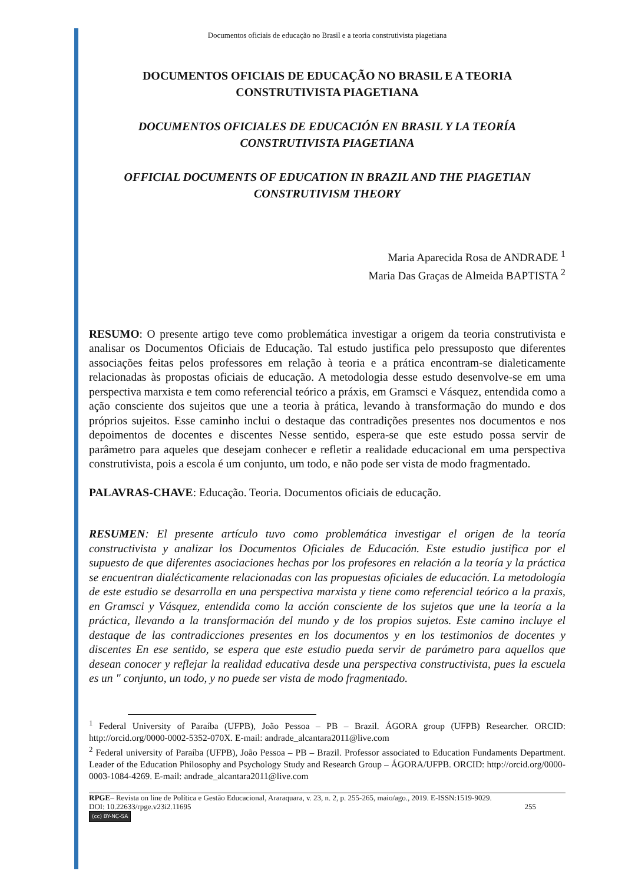Documentos oficiais de educação no Brasil e a teoria construtivista piagetiana
DOCUMENTOS OFICIAIS DE EDUCAÇÃO NO BRASIL E A TEORIA CONSTRUTIVISTA PIAGETIANA
DOCUMENTOS OFICIALES DE EDUCACIÓN EN BRASIL Y LA TEORÍA CONSTRUTIVISTA PIAGETIANA
OFFICIAL DOCUMENTS OF EDUCATION IN BRAZIL AND THE PIAGETIAN CONSTRUTIVISM THEORY
Maria Aparecida Rosa de ANDRADE <sup>1</sup>
Maria Das Graças de Almeida BAPTISTA <sup>2</sup>
RESUMO: O presente artigo teve como problemática investigar a origem da teoria construtivista e analisar os Documentos Oficiais de Educação. Tal estudo justifica pelo pressuposto que diferentes associações feitas pelos professores em relação à teoria e a prática encontram-se dialeticamente relacionadas às propostas oficiais de educação. A metodologia desse estudo desenvolve-se em uma perspectiva marxista e tem como referencial teórico a práxis, em Gramsci e Vásquez, entendida como a ação consciente dos sujeitos que une a teoria à prática, levando à transformação do mundo e dos próprios sujeitos. Esse caminho inclui o destaque das contradições presentes nos documentos e nos depoimentos de docentes e discentes Nesse sentido, espera-se que este estudo possa servir de parâmetro para aqueles que desejam conhecer e refletir a realidade educacional em uma perspectiva construtivista, pois a escola é um conjunto, um todo, e não pode ser vista de modo fragmentado.
PALAVRAS-CHAVE: Educação. Teoria. Documentos oficiais de educação.
RESUMEN: El presente artículo tuvo como problemática investigar el origen de la teoría constructivista y analizar los Documentos Oficiales de Educación. Este estudio justifica por el supuesto de que diferentes asociaciones hechas por los profesores en relación a la teoría y la práctica se encuentran dialécticamente relacionadas con las propuestas oficiales de educación. La metodología de este estudio se desarrolla en una perspectiva marxista y tiene como referencial teórico a la praxis, en Gramsci y Vásquez, entendida como la acción consciente de los sujetos que une la teoría a la práctica, llevando a la transformación del mundo y de los propios sujetos. Este camino incluye el destaque de las contradicciones presentes en los documentos y en los testimonios de docentes y discentes En ese sentido, se espera que este estudio pueda servir de parámetro para aquellos que desean conocer y reflejar la realidad educativa desde una perspectiva constructivista, pues la escuela es un " conjunto, un todo, y no puede ser vista de modo fragmentado.
<sup>1</sup> Federal University of Paraíba (UFPB), João Pessoa – PB – Brazil. ÁGORA group (UFPB) Researcher. ORCID: http://orcid.org/0000-0002-5352-070X. E-mail: andrade_alcantara2011@live.com
<sup>2</sup> Federal university of Paraíba (UFPB), João Pessoa – PB – Brazil. Professor associated to Education Fundaments Department. Leader of the Education Philosophy and Psychology Study and Research Group – ÁGORA/UFPB. ORCID: http://orcid.org/0000-0003-1084-4269. E-mail: andrade_alcantara2011@live.com
RPGE– Revista on line de Política e Gestão Educacional, Araraquara, v. 23, n. 2, p. 255-265, maio/ago., 2019. E-ISSN:1519-9029.
DOI: 10.22633/rpge.v23i2.11695 255
(cc) BY-NC-SA